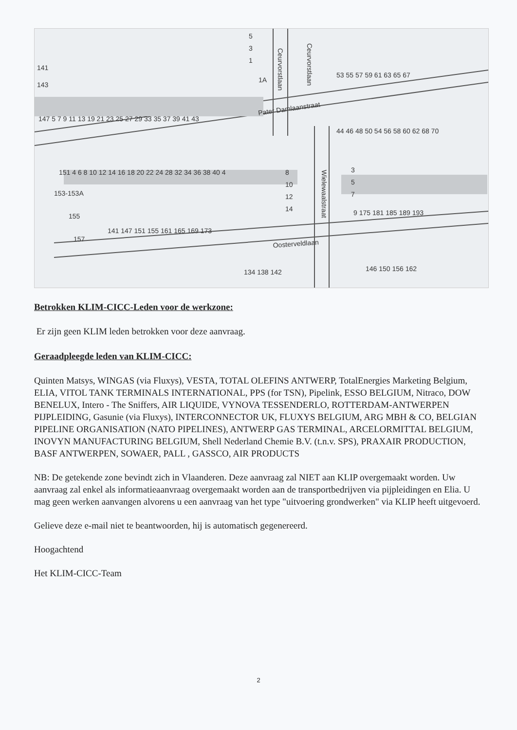Pater Damlaanstraat
Oosterveldlaan
Ceurvorstlaan
Ceurvorstlaan
Wielewaalstraat
141
143
147 5 7 9 11 13 19 21 23 25 27 29 33 35 37 39 41 43
151 4 6 8 10 12 14 16 18 20 22 24 28 32 34 36 38 40 4
153-153A
155
157
141 147 151 155 161 165 169 173
53 55 57 59 61 63 65 67
44 46 48 50 54 56 58 60 62 68 70
9 175 181 185 189 193
146 150 156 162
134 138 142
5
3
1
1A
8
10
12
14
3
5
7
Betrokken KLIM-CICC-Leden voor de werkzone:
Er zijn geen KLIM leden betrokken voor deze aanvraag.
Geraadpleegde leden van KLIM-CICC:
Quinten Matsys, WINGAS (via Fluxys), VESTA, TOTAL OLEFINS ANTWERP, TotalEnergies Marketing Belgium, ELIA, VITOL TANK TERMINALS INTERNATIONAL, PPS (for TSN), Pipelink, ESSO BELGIUM, Nitraco, DOW BENELUX, Intero - The Sniffers, AIR LIQUIDE, VYNOVA TESSENDERLO, ROTTERDAM-ANTWERPEN PIJPLEIDING, Gasunie (via Fluxys), INTERCONNECTOR UK, FLUXYS BELGIUM, ARG MBH & CO, BELGIAN PIPELINE ORGANISATION (NATO PIPELINES), ANTWERP GAS TERMINAL, ARCELORMITTAL BELGIUM, INOVYN MANUFACTURING BELGIUM, Shell Nederland Chemie B.V. (t.n.v. SPS), PRAXAIR PRODUCTION, BASF ANTWERPEN, SOWAER, PALL , GASSCO, AIR PRODUCTS
NB: De getekende zone bevindt zich in Vlaanderen. Deze aanvraag zal NIET aan KLIP overgemaakt worden. Uw aanvraag zal enkel als informatieaanvraag overgemaakt worden aan de transportbedrijven via pijpleidingen en Elia. U mag geen werken aanvangen alvorens u een aanvraag van het type "uitvoering grondwerken" via KLIP heeft uitgevoerd.
Gelieve deze e-mail niet te beantwoorden, hij is automatisch gegenereerd.
Hoogachtend
Het KLIM-CICC-Team
2